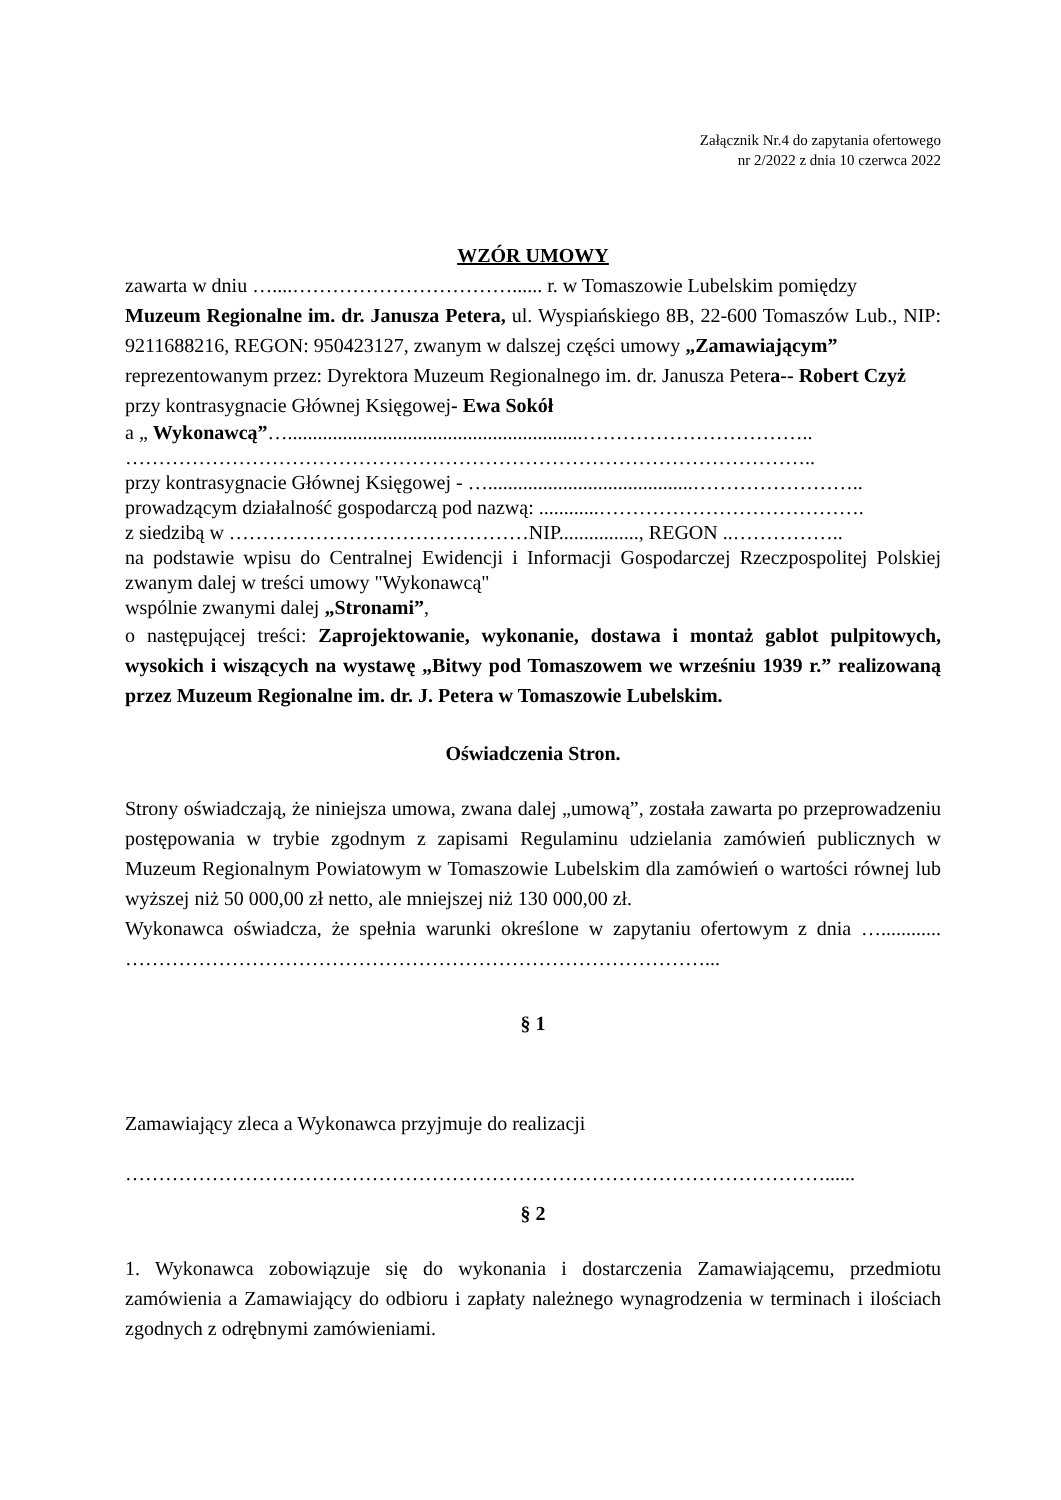Załącznik Nr.4 do zapytania ofertowego
nr 2/2022 z dnia 10 czerwca 2022
WZÓR UMOWY
zawarta w dniu …....……………………………...... r. w Tomaszowie Lubelskim pomiędzy
Muzeum Regionalne im. dr. Janusza Petera, ul. Wyspiańskiego 8B, 22-600 Tomaszów Lub., NIP: 9211688216, REGON: 950423127, zwanym w dalszej części umowy „Zamawiającym”
reprezentowanym przez: Dyrektora Muzeum Regionalnego im. dr. Janusza Petera-- Robert Czyż przy kontrasygnacie Głównej Księgowej- Ewa Sokół
a „ Wykonawcą”…...........................................................……………………………..
…………………………………………………………………………………………..
przy kontrasygnacie Głównej Księgowej - ….........................................……………………..
prowadzącym działalność gospodarczą pod nazwą: ............………………………………….
z siedzibą w ………………………………………NIP................, REGON ..……………..
na podstawie wpisu do Centralnej Ewidencji i Informacji Gospodarczej Rzeczpospolitej Polskiej zwanym dalej w treści umowy "Wykonawcą"
wspólnie zwanymi dalej „Stronami”,
o następującej treści: Zaprojektowanie, wykonanie, dostawa i montaż gablot pulpitowych, wysokich i wiszących na wystawę „Bitwy pod Tomaszowem we wrześniu 1939 r.” realizowaną przez Muzeum Regionalne im. dr. J. Petera w Tomaszowie Lubelskim.
Oświadczenia Stron.
Strony oświadczają, że niniejsza umowa, zwana dalej „umową”, została zawarta po przeprowadzeniu postępowania w trybie zgodnym z zapisami Regulaminu udzielania zamówień publicznych w Muzeum Regionalnym Powiatowym w Tomaszowie Lubelskim dla zamówień o wartości równej lub wyższej niż 50 000,00 zł netto, ale mniejszej niż 130 000,00 zł.
Wykonawca oświadcza, że spełnia warunki określone w zapytaniu ofertowym z dnia …............ ……………………………………………………………………………...
§ 1
Zamawiający zleca a Wykonawca przyjmuje do realizacji
……………………………………………………………………………………………......
§ 2
1. Wykonawca zobowiązuje się do wykonania i dostarczenia Zamawiającemu, przedmiotu zamówienia a Zamawiający do odbioru i zapłaty należnego wynagrodzenia w terminach i ilościach zgodnych z odrębnymi zamówieniami.